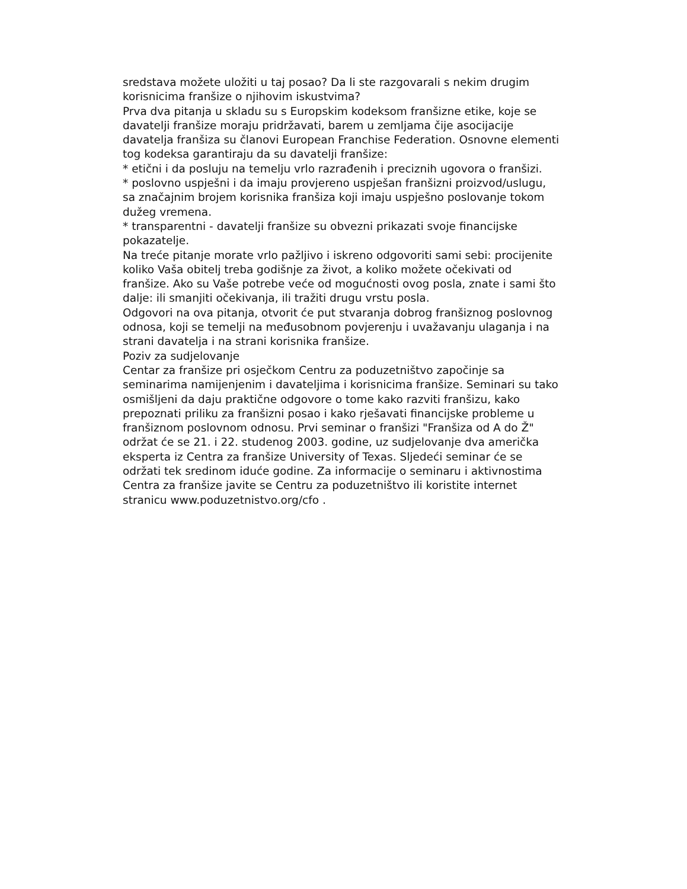sredstava možete uložiti u taj posao? Da li ste razgovarali s nekim drugim korisnicima franšize o njihovim iskustvima?
Prva dva pitanja u skladu su s Europskim kodeksom franšizne etike, koje se davatelji franšize moraju pridržavati, barem u zemljama čije asocijacije davatelja franšiza su članovi European Franchise Federation. Osnovne elementi tog kodeksa garantiraju da su davatelji franšize:
* etični i da posluju na temelju vrlo razrađenih i preciznih ugovora o franšizi.
* poslovno uspješni i da imaju provjereno uspješan franšizni proizvod/uslugu, sa značajnim brojem korisnika franšiza koji imaju uspješno poslovanje tokom dužeg vremena.
* transparentni - davatelji franšize su obvezni prikazati svoje financijske pokazatelje.
Na treće pitanje morate vrlo pažljivo i iskreno odgovoriti sami sebi: procijenite koliko Vaša obitelj treba godišnje za život, a koliko možete očekivati od franšize. Ako su Vaše potrebe veće od mogućnosti ovog posla, znate i sami što dalje: ili smanjiti očekivanja, ili tražiti drugu vrstu posla.
Odgovori na ova pitanja, otvorit će put stvaranja dobrog franšiznog poslovnog odnosa, koji se temelji na međusobnom povjerenju i uvažavanju ulaganja i na strani davatelja i na strani korisnika franšize.
Poziv za sudjelovanje
Centar za franšize pri osječkom Centru za poduzetništvo započinje sa seminarima namijenjenim i davateljima i korisnicima franšize. Seminari su tako osmišljeni da daju praktične odgovore o tome kako razviti franšizu, kako prepoznati priliku za franšizni posao i kako rješavati financijske probleme u franšiznom poslovnom odnosu. Prvi seminar o franšizi "Franšiza od A do Ž" održat će se 21. i 22. studenog 2003. godine, uz sudjelovanje dva američka eksperta iz Centra za franšize University of Texas. Sljedeći seminar će se održati tek sredinom iduće godine. Za informacije o seminaru i aktivnostima Centra za franšize javite se Centru za poduzetništvo ili koristite internet stranicu www.poduzetnistvo.org/cfo .